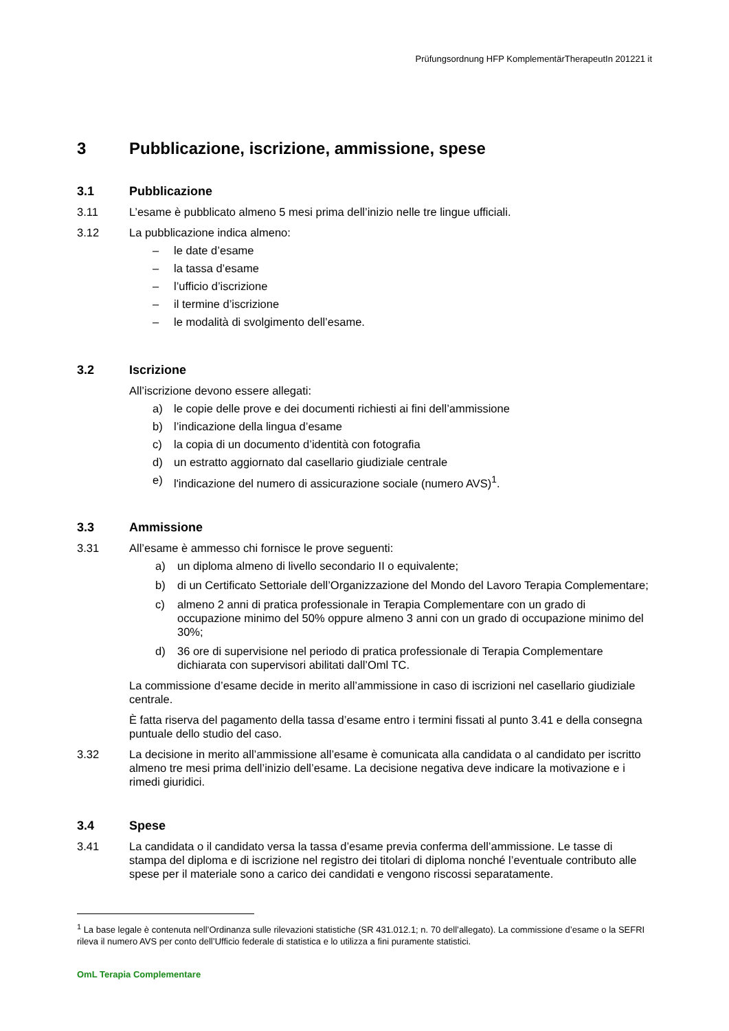Prüfungsordnung HFP KomplementärTherapeutIn 201221 it
3 Pubblicazione, iscrizione, ammissione, spese
3.1 Pubblicazione
3.11 L’esame è pubblicato almeno 5 mesi prima dell’inizio nelle tre lingue ufficiali.
3.12 La pubblicazione indica almeno:
– le date d’esame
– la tassa d’esame
– l’ufficio d’iscrizione
– il termine d’iscrizione
– le modalità di svolgimento dell’esame.
3.2 Iscrizione
All’iscrizione devono essere allegati:
a) le copie delle prove e dei documenti richiesti ai fini dell’ammissione
b) l’indicazione della lingua d’esame
c) la copia di un documento d’identità con fotografia
d) un estratto aggiornato dal casellario giudiziale centrale
e) l'indicazione del numero di assicurazione sociale (numero AVS)<sup>1</sup>.
3.3 Ammissione
3.31 All’esame è ammesso chi fornisce le prove seguenti:
a) un diploma almeno di livello secondario II o equivalente;
b) di un Certificato Settoriale dell’Organizzazione del Mondo del Lavoro Terapia Complementare;
c) almeno 2 anni di pratica professionale in Terapia Complementare con un grado di occupazione minimo del 50% oppure almeno 3 anni con un grado di occupazione minimo del 30%;
d) 36 ore di supervisione nel periodo di pratica professionale di Terapia Complementare dichiarata con supervisori abilitati dall’Oml TC.
La commissione d’esame decide in merito all’ammissione in caso di iscrizioni nel casellario giudiziale centrale.
È fatta riserva del pagamento della tassa d’esame entro i termini fissati al punto 3.41 e della consegna puntuale dello studio del caso.
3.32 La decisione in merito all’ammissione all’esame è comunicata alla candidata o al candidato per iscritto almeno tre mesi prima dell’inizio dell’esame. La decisione negativa deve indicare la motivazione e i rimedi giuridici.
3.4 Spese
3.41 La candidata o il candidato versa la tassa d’esame previa conferma dell’ammissione. Le tasse di stampa del diploma e di iscrizione nel registro dei titolari di diploma nonché l’eventuale contributo alle spese per il materiale sono a carico dei candidati e vengono riscossi separatamente.
<sup>1</sup> La base legale è contenuta nell’Ordinanza sulle rilevazioni statistiche (SR 431.012.1; n. 70 dell’allegato). La commissione d’esame o la SEFRI rileva il numero AVS per conto dell’Ufficio federale di statistica e lo utilizza a fini puramente statistici.
OmL Terapia Complementare